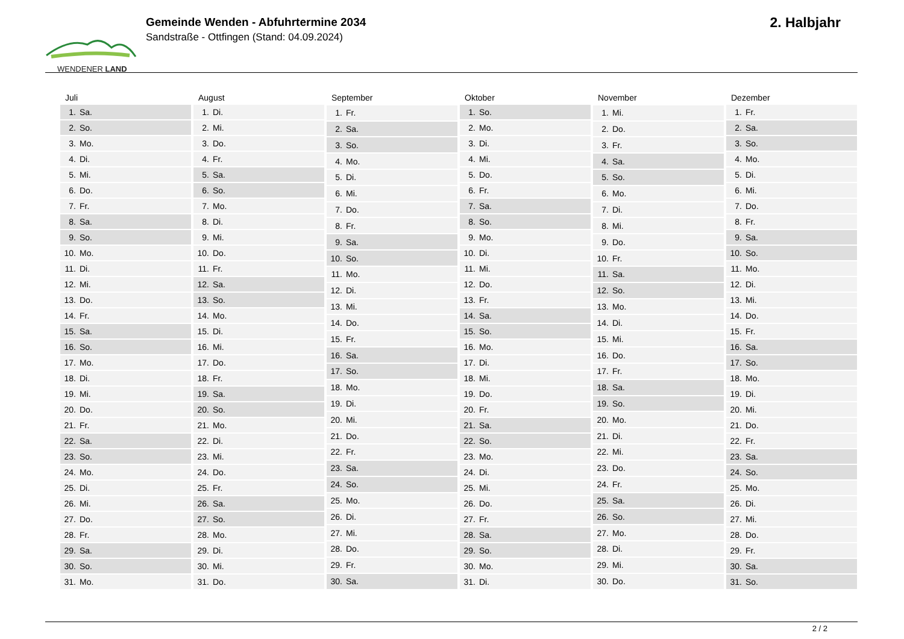WENDENER LAND
Gemeinde Wenden - Abfuhrtermine 2034
Sandstraße - Ottfingen (Stand: 04.09.2024)
2. Halbjahr
| Juli | |
| --- | --- |
| 1. | Sa. |
| 2. | So. |
| 3. | Mo. |
| 4. | Di. |
| 5. | Mi. |
| 6. | Do. |
| 7. | Fr. |
| 8. | Sa. |
| 9. | So. |
| 10. | Mo. |
| 11. | Di. |
| 12. | Mi. |
| 13. | Do. |
| 14. | Fr. |
| 15. | Sa. |
| 16. | So. |
| 17. | Mo. |
| 18. | Di. |
| 19. | Mi. |
| 20. | Do. |
| 21. | Fr. |
| 22. | Sa. |
| 23. | So. |
| 24. | Mo. |
| 25. | Di. |
| 26. | Mi. |
| 27. | Do. |
| 28. | Fr. |
| 29. | Sa. |
| 30. | So. |
| 31. | Mo. |
| August | |
| --- | --- |
| 1. | Di. |
| 2. | Mi. |
| 3. | Do. |
| 4. | Fr. |
| 5. | Sa. |
| 6. | So. |
| 7. | Mo. |
| 8. | Di. |
| 9. | Mi. |
| 10. | Do. |
| 11. | Fr. |
| 12. | Sa. |
| 13. | So. |
| 14. | Mo. |
| 15. | Di. |
| 16. | Mi. |
| 17. | Do. |
| 18. | Fr. |
| 19. | Sa. |
| 20. | So. |
| 21. | Mo. |
| 22. | Di. |
| 23. | Mi. |
| 24. | Do. |
| 25. | Fr. |
| 26. | Sa. |
| 27. | So. |
| 28. | Mo. |
| 29. | Di. |
| 30. | Mi. |
| 31. | Do. |
| September | |
| --- | --- |
| 1. | Fr. |
| 2. | Sa. |
| 3. | So. |
| 4. | Mo. |
| 5. | Di. |
| 6. | Mi. |
| 7. | Do. |
| 8. | Fr. |
| 9. | Sa. |
| 10. | So. |
| 11. | Mo. |
| 12. | Di. |
| 13. | Mi. |
| 14. | Do. |
| 15. | Fr. |
| 16. | Sa. |
| 17. | So. |
| 18. | Mo. |
| 19. | Di. |
| 20. | Mi. |
| 21. | Do. |
| 22. | Fr. |
| 23. | Sa. |
| 24. | So. |
| 25. | Mo. |
| 26. | Di. |
| 27. | Mi. |
| 28. | Do. |
| 29. | Fr. |
| 30. | Sa. |
| Oktober | |
| --- | --- |
| 1. | So. |
| 2. | Mo. |
| 3. | Di. |
| 4. | Mi. |
| 5. | Do. |
| 6. | Fr. |
| 7. | Sa. |
| 8. | So. |
| 9. | Mo. |
| 10. | Di. |
| 11. | Mi. |
| 12. | Do. |
| 13. | Fr. |
| 14. | Sa. |
| 15. | So. |
| 16. | Mo. |
| 17. | Di. |
| 18. | Mi. |
| 19. | Do. |
| 20. | Fr. |
| 21. | Sa. |
| 22. | So. |
| 23. | Mo. |
| 24. | Di. |
| 25. | Mi. |
| 26. | Do. |
| 27. | Fr. |
| 28. | Sa. |
| 29. | So. |
| 30. | Mo. |
| 31. | Di. |
| November | |
| --- | --- |
| 1. | Mi. |
| 2. | Do. |
| 3. | Fr. |
| 4. | Sa. |
| 5. | So. |
| 6. | Mo. |
| 7. | Di. |
| 8. | Mi. |
| 9. | Do. |
| 10. | Fr. |
| 11. | Sa. |
| 12. | So. |
| 13. | Mo. |
| 14. | Di. |
| 15. | Mi. |
| 16. | Do. |
| 17. | Fr. |
| 18. | Sa. |
| 19. | So. |
| 20. | Mo. |
| 21. | Di. |
| 22. | Mi. |
| 23. | Do. |
| 24. | Fr. |
| 25. | Sa. |
| 26. | So. |
| 27. | Mo. |
| 28. | Di. |
| 29. | Mi. |
| 30. | Do. |
| Dezember | |
| --- | --- |
| 1. | Fr. |
| 2. | Sa. |
| 3. | So. |
| 4. | Mo. |
| 5. | Di. |
| 6. | Mi. |
| 7. | Do. |
| 8. | Fr. |
| 9. | Sa. |
| 10. | So. |
| 11. | Mo. |
| 12. | Di. |
| 13. | Mi. |
| 14. | Do. |
| 15. | Fr. |
| 16. | Sa. |
| 17. | So. |
| 18. | Mo. |
| 19. | Di. |
| 20. | Mi. |
| 21. | Do. |
| 22. | Fr. |
| 23. | Sa. |
| 24. | So. |
| 25. | Mo. |
| 26. | Di. |
| 27. | Mi. |
| 28. | Do. |
| 29. | Fr. |
| 30. | Sa. |
| 31. | So. |
2 / 2